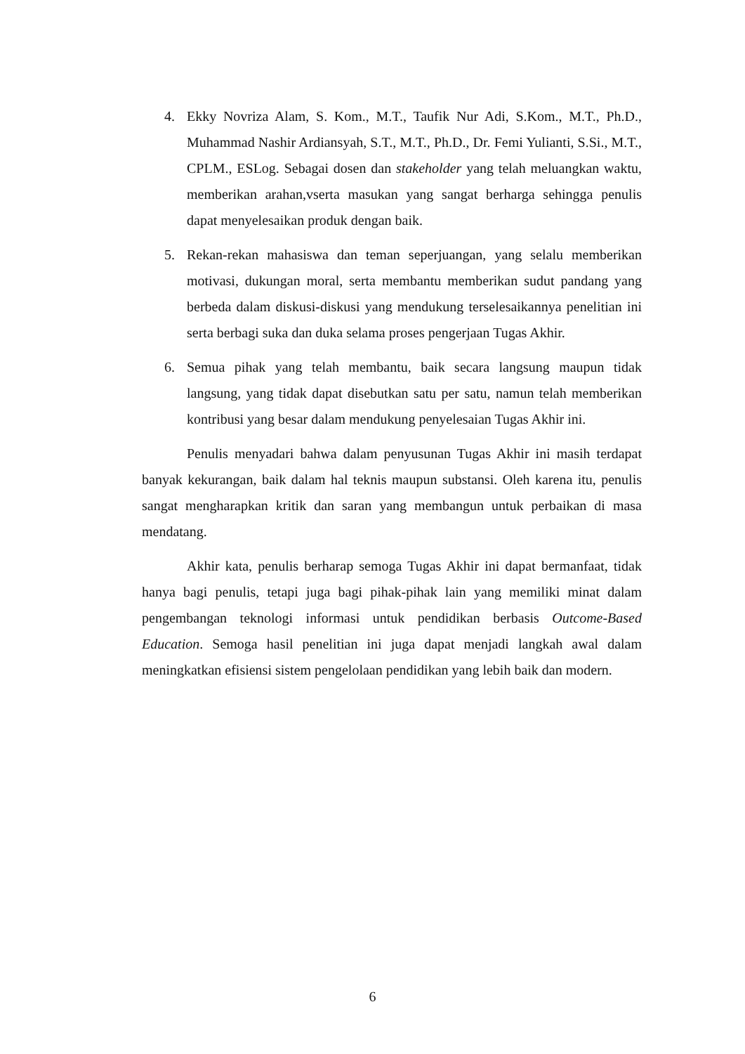4. Ekky Novriza Alam, S. Kom., M.T., Taufik Nur Adi, S.Kom., M.T., Ph.D., Muhammad Nashir Ardiansyah, S.T., M.T., Ph.D., Dr. Femi Yulianti, S.Si., M.T., CPLM., ESLog. Sebagai dosen dan stakeholder yang telah meluangkan waktu, memberikan arahan,vserta masukan yang sangat berharga sehingga penulis dapat menyelesaikan produk dengan baik.
5. Rekan-rekan mahasiswa dan teman seperjuangan, yang selalu memberikan motivasi, dukungan moral, serta membantu memberikan sudut pandang yang berbeda dalam diskusi-diskusi yang mendukung terselesaikannya penelitian ini serta berbagi suka dan duka selama proses pengerjaan Tugas Akhir.
6. Semua pihak yang telah membantu, baik secara langsung maupun tidak langsung, yang tidak dapat disebutkan satu per satu, namun telah memberikan kontribusi yang besar dalam mendukung penyelesaian Tugas Akhir ini.
Penulis menyadari bahwa dalam penyusunan Tugas Akhir ini masih terdapat banyak kekurangan, baik dalam hal teknis maupun substansi. Oleh karena itu, penulis sangat mengharapkan kritik dan saran yang membangun untuk perbaikan di masa mendatang.
Akhir kata, penulis berharap semoga Tugas Akhir ini dapat bermanfaat, tidak hanya bagi penulis, tetapi juga bagi pihak-pihak lain yang memiliki minat dalam pengembangan teknologi informasi untuk pendidikan berbasis Outcome-Based Education. Semoga hasil penelitian ini juga dapat menjadi langkah awal dalam meningkatkan efisiensi sistem pengelolaan pendidikan yang lebih baik dan modern.
6